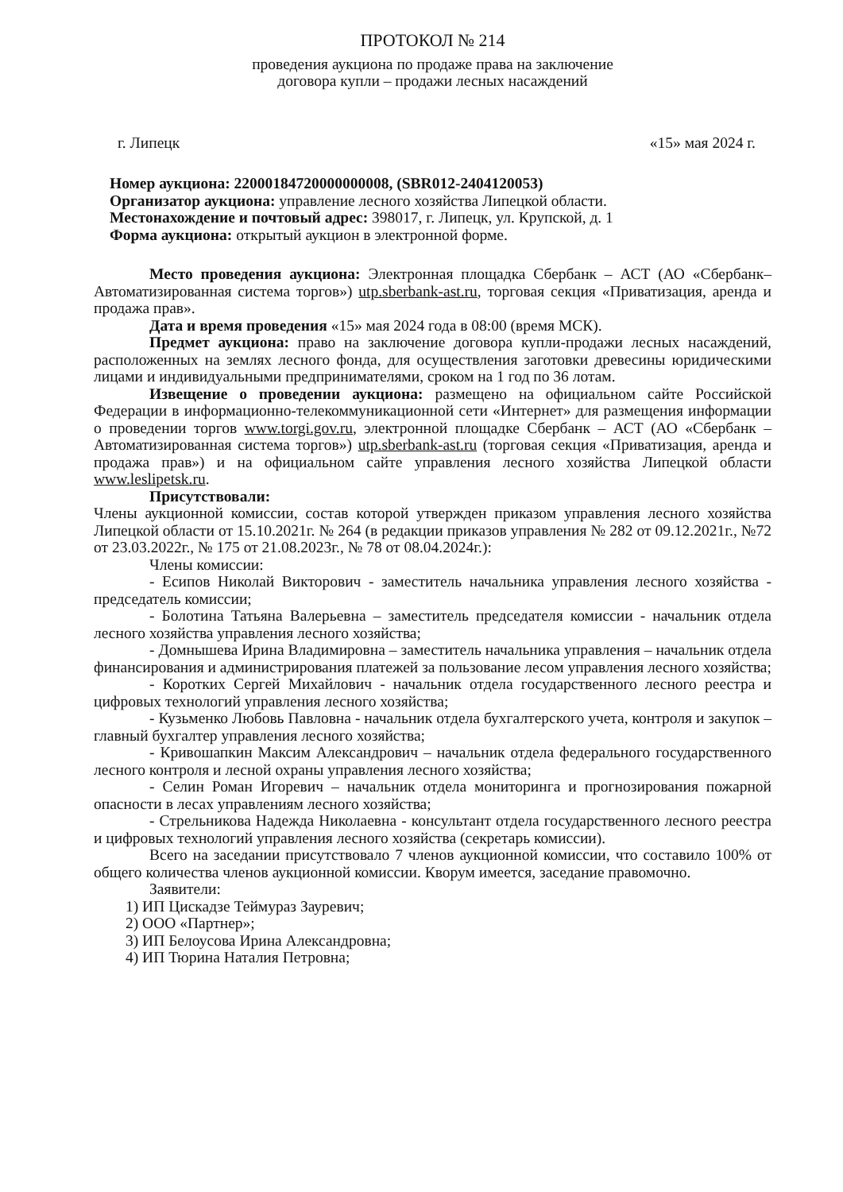ПРОТОКОЛ № 214
проведения аукциона по продаже права на заключение
договора купли – продажи лесных насаждений
г. Липецк «15» мая 2024 г.
Номер аукциона: 22000184720000000008, (SBR012-2404120053)
Организатор аукциона: управление лесного хозяйства Липецкой области.
Местонахождение и почтовый адрес: 398017, г. Липецк, ул. Крупской, д. 1
Форма аукциона: открытый аукцион в электронной форме.
Место проведения аукциона: Электронная площадка Сбербанк – АСТ (АО «Сбербанк–Автоматизированная система торгов») utp.sberbank-ast.ru, торговая секция «Приватизация, аренда и продажа прав».
Дата и время проведения «15» мая 2024 года в 08:00 (время МСК).
Предмет аукциона: право на заключение договора купли-продажи лесных насаждений, расположенных на землях лесного фонда, для осуществления заготовки древесины юридическими лицами и индивидуальными предпринимателями, сроком на 1 год по 36 лотам.
Извещение о проведении аукциона: размещено на официальном сайте Российской Федерации в информационно-телекоммуникационной сети «Интернет» для размещения информации о проведении торгов www.torgi.gov.ru, электронной площадке Сбербанк – АСТ (АО «Сбербанк – Автоматизированная система торгов») utp.sberbank-ast.ru (торговая секция «Приватизация, аренда и продажа прав») и на официальном сайте управления лесного хозяйства Липецкой области www.leslipetsk.ru.
Присутствовали:
Члены аукционной комиссии, состав которой утвержден приказом управления лесного хозяйства Липецкой области от 15.10.2021г. № 264 (в редакции приказов управления № 282 от 09.12.2021г., №72 от 23.03.2022г., № 175 от 21.08.2023г., № 78 от 08.04.2024г.):
Члены комиссии:
- Есипов Николай Викторович - заместитель начальника управления лесного хозяйства - председатель комиссии;
- Болотина Татьяна Валерьевна – заместитель председателя комиссии - начальник отдела лесного хозяйства управления лесного хозяйства;
- Домнышева Ирина Владимировна – заместитель начальника управления – начальник отдела финансирования и администрирования платежей за пользование лесом управления лесного хозяйства;
- Коротких Сергей Михайлович - начальник отдела государственного лесного реестра и цифровых технологий управления лесного хозяйства;
- Кузьменко Любовь Павловна - начальник отдела бухгалтерского учета, контроля и закупок – главный бухгалтер управления лесного хозяйства;
- Кривошапкин Максим Александрович – начальник отдела федерального государственного лесного контроля и лесной охраны управления лесного хозяйства;
- Селин Роман Игоревич – начальник отдела мониторинга и прогнозирования пожарной опасности в лесах управлениям лесного хозяйства;
- Стрельникова Надежда Николаевна - консультант отдела государственного лесного реестра и цифровых технологий управления лесного хозяйства (секретарь комиссии).
Всего на заседании присутствовало 7 членов аукционной комиссии, что составило 100% от общего количества членов аукционной комиссии. Кворум имеется, заседание правомочно.
Заявители:
1) ИП Цискадзе Теймураз Зауревич;
2) ООО «Партнер»;
3) ИП Белоусова Ирина Александровна;
4) ИП Тюрина Наталия Петровна;